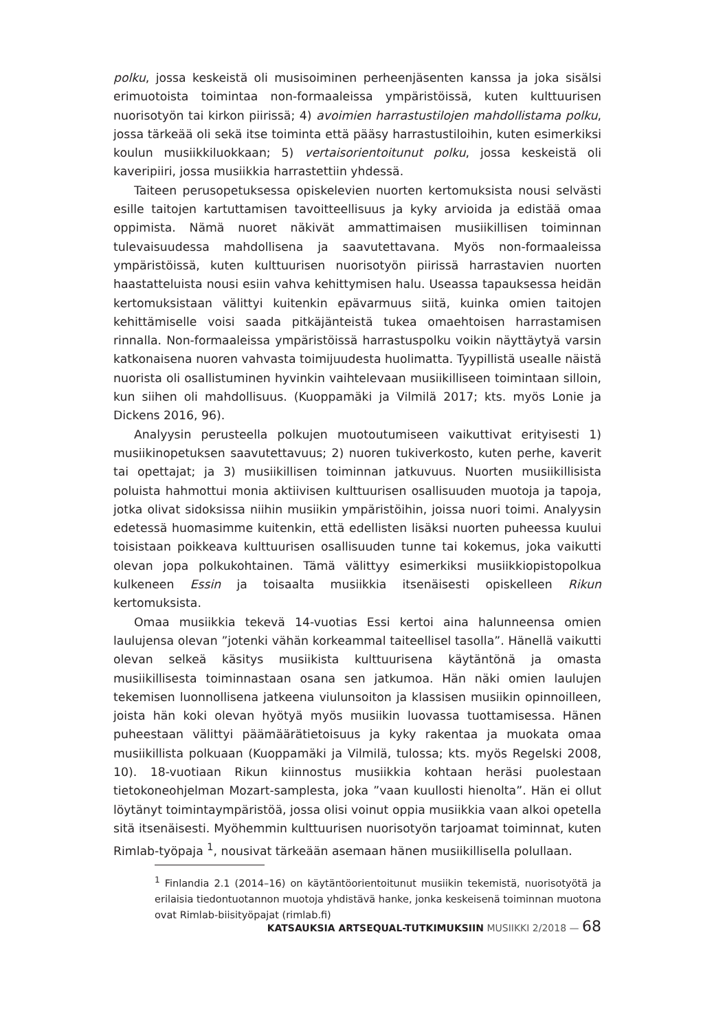polku, jossa keskeistä oli musisoiminen perheenjäsenten kanssa ja joka sisälsi erimuotoista toimintaa non-formaaleissa ympäristöissä, kuten kulttuurisen nuorisotyön tai kirkon piirissä; 4) avoimien harrastustilojen mahdollistama polku, jossa tärkeää oli sekä itse toiminta että pääsy harrastustiloihin, kuten esimerkiksi koulun musiikkiluokkaan; 5) vertaisorientoitunut polku, jossa keskeistä oli kaveripiiri, jossa musiikkia harrastettiin yhdessä.
Taiteen perusopetuksessa opiskelevien nuorten kertomuksista nousi selvästi esille taitojen kartuttamisen tavoitteellisuus ja kyky arvioida ja edistää omaa oppimista. Nämä nuoret näkivät ammattimaisen musiikillisen toiminnan tulevaisuudessa mahdollisena ja saavutettavana. Myös non-formaaleissa ympäristöissä, kuten kulttuurisen nuorisotyön piirissä harrastavien nuorten haastatteluista nousi esiin vahva kehittymisen halu. Useassa tapauksessa heidän kertomuksistaan välittyi kuitenkin epävarmuus siitä, kuinka omien taitojen kehittämiselle voisi saada pitkäjänteistä tukea omaehtoisen harrastamisen rinnalla. Non-formaaleissa ympäristöissä harrastuspolku voikin näyttäytyä varsin katkonaisena nuoren vahvasta toimijuudesta huolimatta. Tyypillistä usealle näistä nuorista oli osallistuminen hyvinkin vaihtelevaan musiikilliseen toimintaan silloin, kun siihen oli mahdollisuus. (Kuoppamäki ja Vilmilä 2017; kts. myös Lonie ja Dickens 2016, 96).
Analyysin perusteella polkujen muotoutumiseen vaikuttivat erityisesti 1) musiikinopetuksen saavutettavuus; 2) nuoren tukiverkosto, kuten perhe, kaverit tai opettajat; ja 3) musiikillisen toiminnan jatkuvuus. Nuorten musiikillisista poluista hahmottui monia aktiivisen kulttuurisen osallisuuden muotoja ja tapoja, jotka olivat sidoksissa niihin musiikin ympäristöihin, joissa nuori toimi. Analyysin edetessä huomasimme kuitenkin, että edellisten lisäksi nuorten puheessa kuului toisistaan poikkeava kulttuurisen osallisuuden tunne tai kokemus, joka vaikutti olevan jopa polkukohtainen. Tämä välittyy esimerkiksi musiikkiopistopolkua kulkeneen Essin ja toisaalta musiikkia itsenäisesti opiskelleen Rikun kertomuksista.
Omaa musiikkia tekevä 14-vuotias Essi kertoi aina halunneensa omien laulujensa olevan ”jotenki vähän korkeammal taiteellisel tasolla”. Hänellä vaikutti olevan selkeä käsitys musiikista kulttuurisena käytäntönä ja omasta musiikillisesta toiminnastaan osana sen jatkumoa. Hän näki omien laulujen tekemisen luonnollisena jatkeena viulunsoiton ja klassisen musiikin opinnoilleen, joista hän koki olevan hyötyä myös musiikin luovassa tuottamisessa. Hänen puheestaan välittyi päämäärätietoisuus ja kyky rakentaa ja muokata omaa musiikillista polkuaan (Kuoppamäki ja Vilmilä, tulossa; kts. myös Regelski 2008, 10). 18-vuotiaan Rikun kiinnostus musiikkia kohtaan heräsi puolestaan tietokoneohjelman Mozart-samplesta, joka ”vaan kuullosti hienolta”. Hän ei ollut löytänyt toimintaympäristöä, jossa olisi voinut oppia musiikkia vaan alkoi opetella sitä itsenäisesti. Myöhemmin kulttuurisen nuorisotyön tarjoamat toiminnat, kuten Rimlab-työpaja <sup>1</sup>, nousivat tärkeään asemaan hänen musiikillisella polullaan.
<sup>1</sup> Finlandia 2.1 (2014–16) on käytäntöorientoitunut musiikin tekemistä, nuorisotyötä ja erilaisia tiedontuotannon muotoja yhdistävä hanke, jonka keskeisenä toiminnan muotona ovat Rimlab-biisityöpajat (rimlab.fi)
KATSAUKSIA ARTSEQUAL-TUTKIMUKSIIN MUSIIKKI 2/2018 — 68